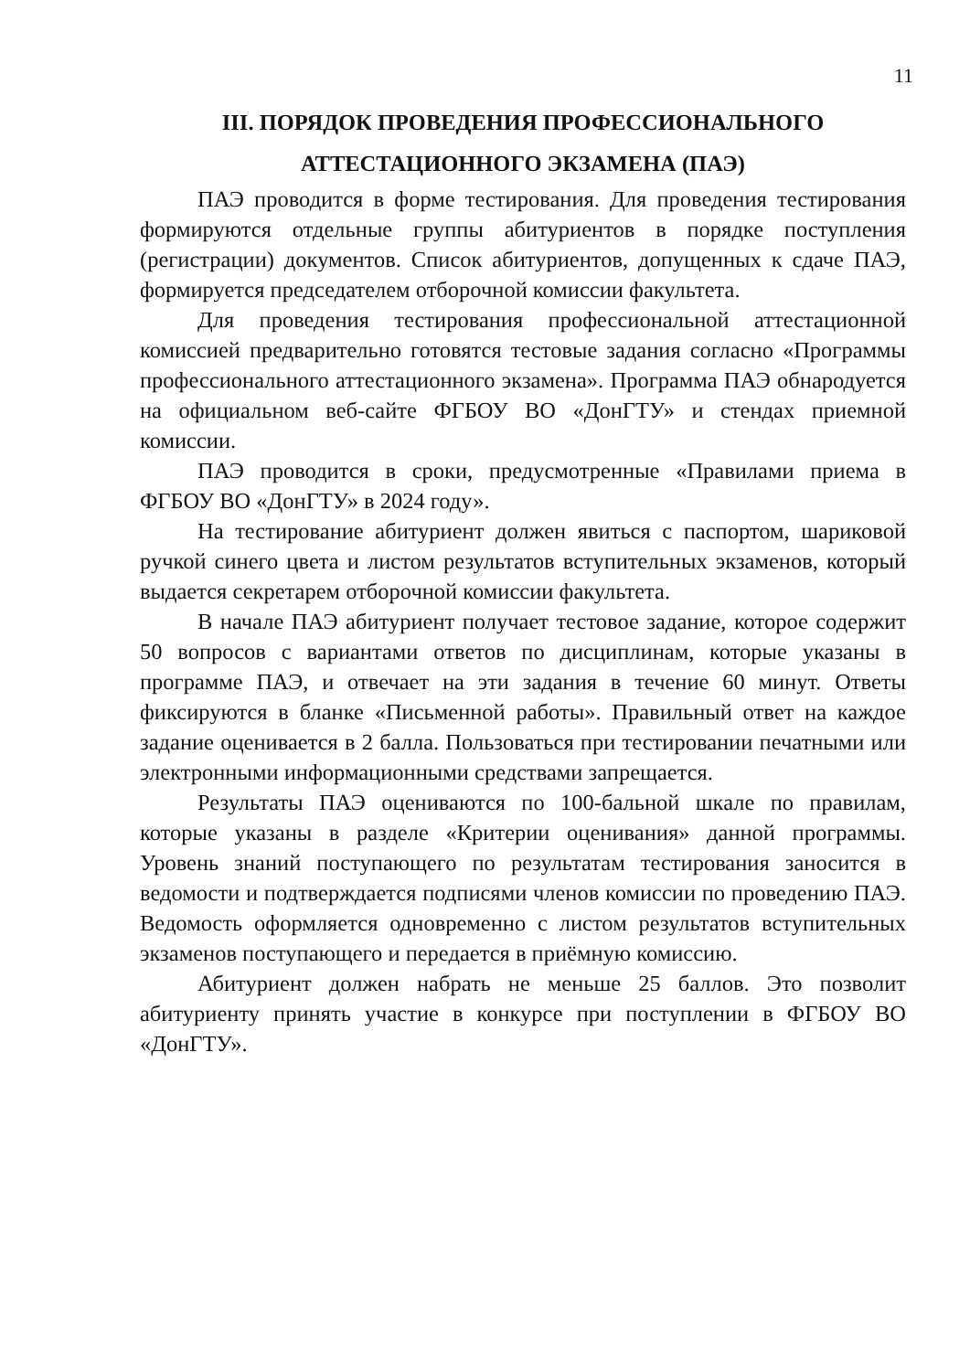11
III. ПОРЯДОК ПРОВЕДЕНИЯ ПРОФЕССИОНАЛЬНОГО
АТТЕСТАЦИОННОГО ЭКЗАМЕНА (ПАЭ)
ПАЭ проводится в форме тестирования. Для проведения тестирования формируются отдельные группы абитуриентов в порядке поступления (регистрации) документов. Список абитуриентов, допущенных к сдаче ПАЭ, формируется председателем отборочной комиссии факультета.
Для проведения тестирования профессиональной аттестационной комиссией предварительно готовятся тестовые задания согласно «Программы профессионального аттестационного экзамена». Программа ПАЭ обнародуется на официальном веб-сайте ФГБОУ ВО «ДонГТУ» и стендах приемной комиссии.
ПАЭ проводится в сроки, предусмотренные «Правилами приема в ФГБОУ ВО «ДонГТУ» в 2024 году».
На тестирование абитуриент должен явиться с паспортом, шариковой ручкой синего цвета и листом результатов вступительных экзаменов, который выдается секретарем отборочной комиссии факультета.
В начале ПАЭ абитуриент получает тестовое задание, которое содержит 50 вопросов с вариантами ответов по дисциплинам, которые указаны в программе ПАЭ, и отвечает на эти задания в течение 60 минут. Ответы фиксируются в бланке «Письменной работы». Правильный ответ на каждое задание оценивается в 2 балла. Пользоваться при тестировании печатными или электронными информационными средствами запрещается.
Результаты ПАЭ оцениваются по 100-бальной шкале по правилам, которые указаны в разделе «Критерии оценивания» данной программы. Уровень знаний поступающего по результатам тестирования заносится в ведомости и подтверждается подписями членов комиссии по проведению ПАЭ. Ведомость оформляется одновременно с листом результатов вступительных экзаменов поступающего и передается в приёмную комиссию.
Абитуриент должен набрать не меньше 25 баллов. Это позволит абитуриенту принять участие в конкурсе при поступлении в ФГБОУ ВО «ДонГТУ».